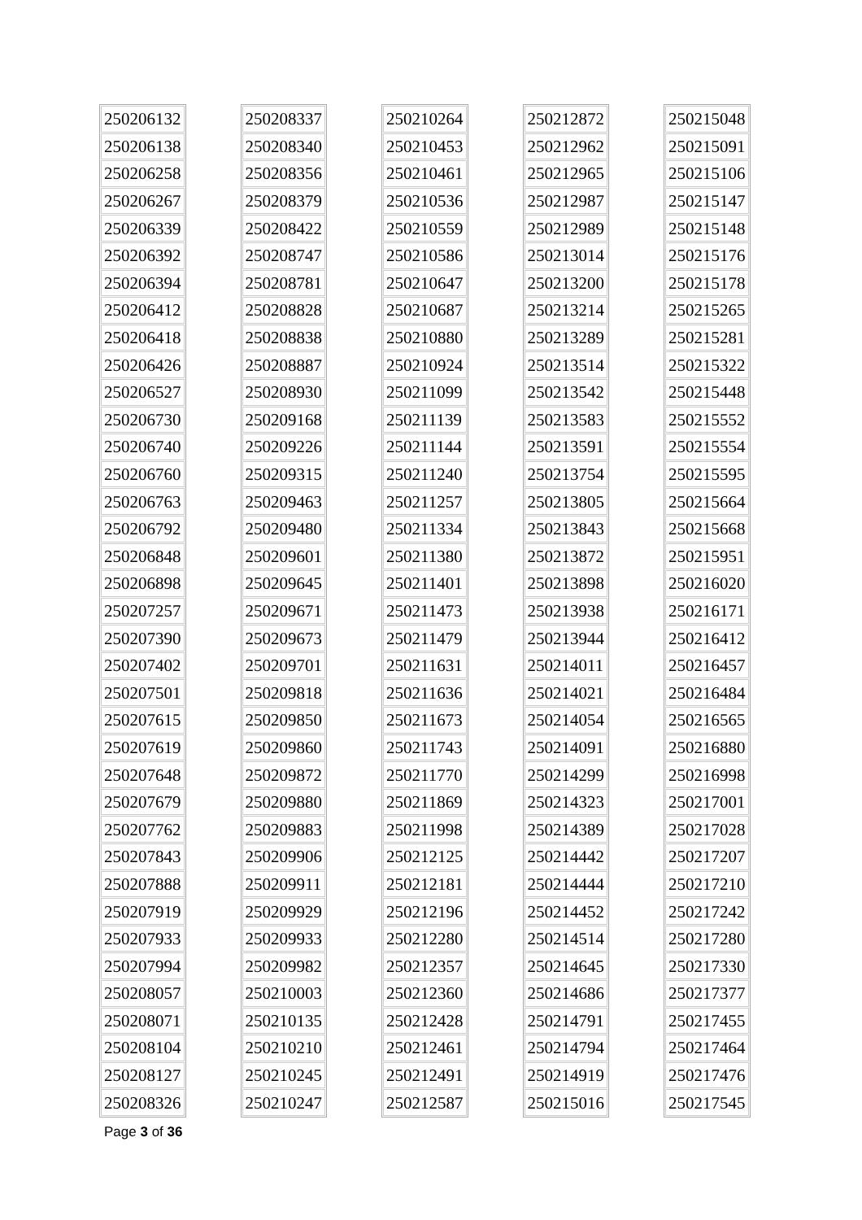| 250206132 |
| 250206138 |
| 250206258 |
| 250206267 |
| 250206339 |
| 250206392 |
| 250206394 |
| 250206412 |
| 250206418 |
| 250206426 |
| 250206527 |
| 250206730 |
| 250206740 |
| 250206760 |
| 250206763 |
| 250206792 |
| 250206848 |
| 250206898 |
| 250207257 |
| 250207390 |
| 250207402 |
| 250207501 |
| 250207615 |
| 250207619 |
| 250207648 |
| 250207679 |
| 250207762 |
| 250207843 |
| 250207888 |
| 250207919 |
| 250207933 |
| 250207994 |
| 250208057 |
| 250208071 |
| 250208104 |
| 250208127 |
| 250208326 |
| 250208337 |
| 250208340 |
| 250208356 |
| 250208379 |
| 250208422 |
| 250208747 |
| 250208781 |
| 250208828 |
| 250208838 |
| 250208887 |
| 250208930 |
| 250209168 |
| 250209226 |
| 250209315 |
| 250209463 |
| 250209480 |
| 250209601 |
| 250209645 |
| 250209671 |
| 250209673 |
| 250209701 |
| 250209818 |
| 250209850 |
| 250209860 |
| 250209872 |
| 250209880 |
| 250209883 |
| 250209906 |
| 250209911 |
| 250209929 |
| 250209933 |
| 250209982 |
| 250210003 |
| 250210135 |
| 250210210 |
| 250210245 |
| 250210247 |
| 250210264 |
| 250210453 |
| 250210461 |
| 250210536 |
| 250210559 |
| 250210586 |
| 250210647 |
| 250210687 |
| 250210880 |
| 250210924 |
| 250211099 |
| 250211139 |
| 250211144 |
| 250211240 |
| 250211257 |
| 250211334 |
| 250211380 |
| 250211401 |
| 250211473 |
| 250211479 |
| 250211631 |
| 250211636 |
| 250211673 |
| 250211743 |
| 250211770 |
| 250211869 |
| 250211998 |
| 250212125 |
| 250212181 |
| 250212196 |
| 250212280 |
| 250212357 |
| 250212360 |
| 250212428 |
| 250212461 |
| 250212491 |
| 250212587 |
| 250212872 |
| 250212962 |
| 250212965 |
| 250212987 |
| 250212989 |
| 250213014 |
| 250213200 |
| 250213214 |
| 250213289 |
| 250213514 |
| 250213542 |
| 250213583 |
| 250213591 |
| 250213754 |
| 250213805 |
| 250213843 |
| 250213872 |
| 250213898 |
| 250213938 |
| 250213944 |
| 250214011 |
| 250214021 |
| 250214054 |
| 250214091 |
| 250214299 |
| 250214323 |
| 250214389 |
| 250214442 |
| 250214444 |
| 250214452 |
| 250214514 |
| 250214645 |
| 250214686 |
| 250214791 |
| 250214794 |
| 250214919 |
| 250215016 |
| 250215048 |
| 250215091 |
| 250215106 |
| 250215147 |
| 250215148 |
| 250215176 |
| 250215178 |
| 250215265 |
| 250215281 |
| 250215322 |
| 250215448 |
| 250215552 |
| 250215554 |
| 250215595 |
| 250215664 |
| 250215668 |
| 250215951 |
| 250216020 |
| 250216171 |
| 250216412 |
| 250216457 |
| 250216484 |
| 250216565 |
| 250216880 |
| 250216998 |
| 250217001 |
| 250217028 |
| 250217207 |
| 250217210 |
| 250217242 |
| 250217280 |
| 250217330 |
| 250217377 |
| 250217455 |
| 250217464 |
| 250217476 |
| 250217545 |
Page 3 of 36